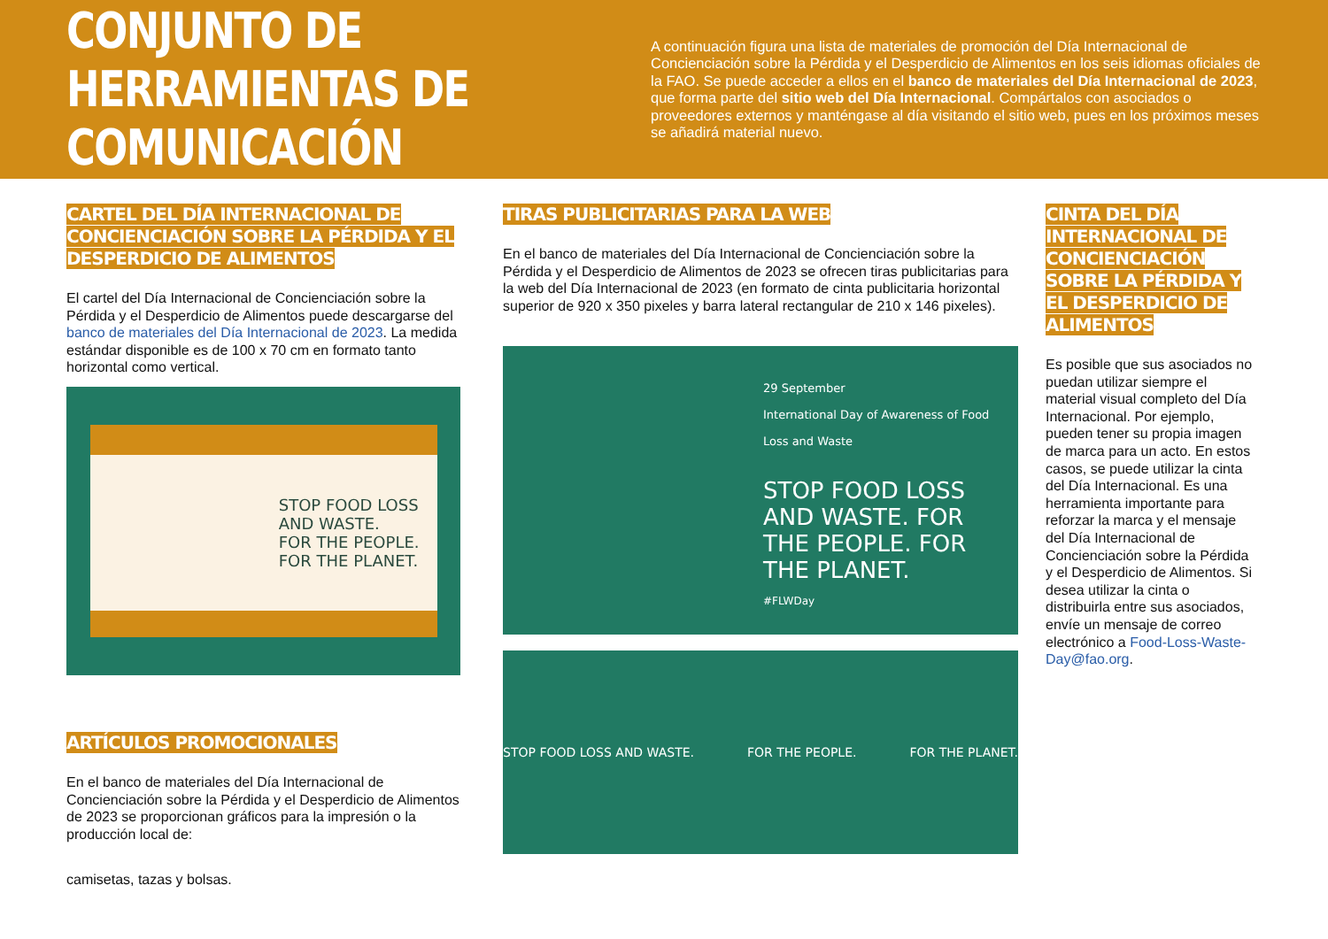CONJUNTO DE HERRAMIENTAS DE COMUNICACIÓN
A continuación figura una lista de materiales de promoción del Día Internacional de Concienciación sobre la Pérdida y el Desperdicio de Alimentos en los seis idiomas oficiales de la FAO. Se puede acceder a ellos en el banco de materiales del Día Internacional de 2023, que forma parte del sitio web del Día Internacional. Compártalos con asociados o proveedores externos y manténgase al día visitando el sitio web, pues en los próximos meses se añadirá material nuevo.
CARTEL DEL DÍA INTERNACIONAL DE CONCIENCIACIÓN SOBRE LA PÉRDIDA Y EL DESPERDICIO DE ALIMENTOS
El cartel del Día Internacional de Concienciación sobre la Pérdida y el Desperdicio de Alimentos puede descargarse del banco de materiales del Día Internacional de 2023. La medida estándar disponible es de 100 x 70 cm en formato tanto horizontal como vertical.
STOP FOOD LOSS
AND WASTE.
FOR THE PEOPLE.
FOR THE PLANET.
ARTÍCULOS PROMOCIONALES
En el banco de materiales del Día Internacional de Concienciación sobre la Pérdida y el Desperdicio de Alimentos de 2023 se proporcionan gráficos para la impresión o la producción local de:
camisetas, tazas y bolsas.
TIRAS PUBLICITARIAS PARA LA WEB
En el banco de materiales del Día Internacional de Concienciación sobre la Pérdida y el Desperdicio de Alimentos de 2023 se ofrecen tiras publicitarias para la web del Día Internacional de 2023 (en formato de cinta publicitaria horizontal superior de 920 x 350 pixeles y barra lateral rectangular de 210 x 146 pixeles).
29 September
International Day of Awareness of Food Loss and Waste
STOP FOOD LOSS AND WASTE. FOR THE PEOPLE. FOR THE PLANET.
#FLWDay
STOP FOOD LOSS AND WASTE. FOR THE PEOPLE. FOR THE PLANET.
CINTA DEL DÍA INTERNACIONAL DE CONCIENCIACIÓN SOBRE LA PÉRDIDA Y EL DESPERDICIO DE ALIMENTOS
Es posible que sus asociados no puedan utilizar siempre el material visual completo del Día Internacional. Por ejemplo, pueden tener su propia imagen de marca para un acto. En estos casos, se puede utilizar la cinta del Día Internacional. Es una herramienta importante para reforzar la marca y el mensaje del Día Internacional de Concienciación sobre la Pérdida y el Desperdicio de Alimentos. Si desea utilizar la cinta o distribuirla entre sus asociados, envíe un mensaje de correo electrónico a Food-Loss-Waste-Day@fao.org.